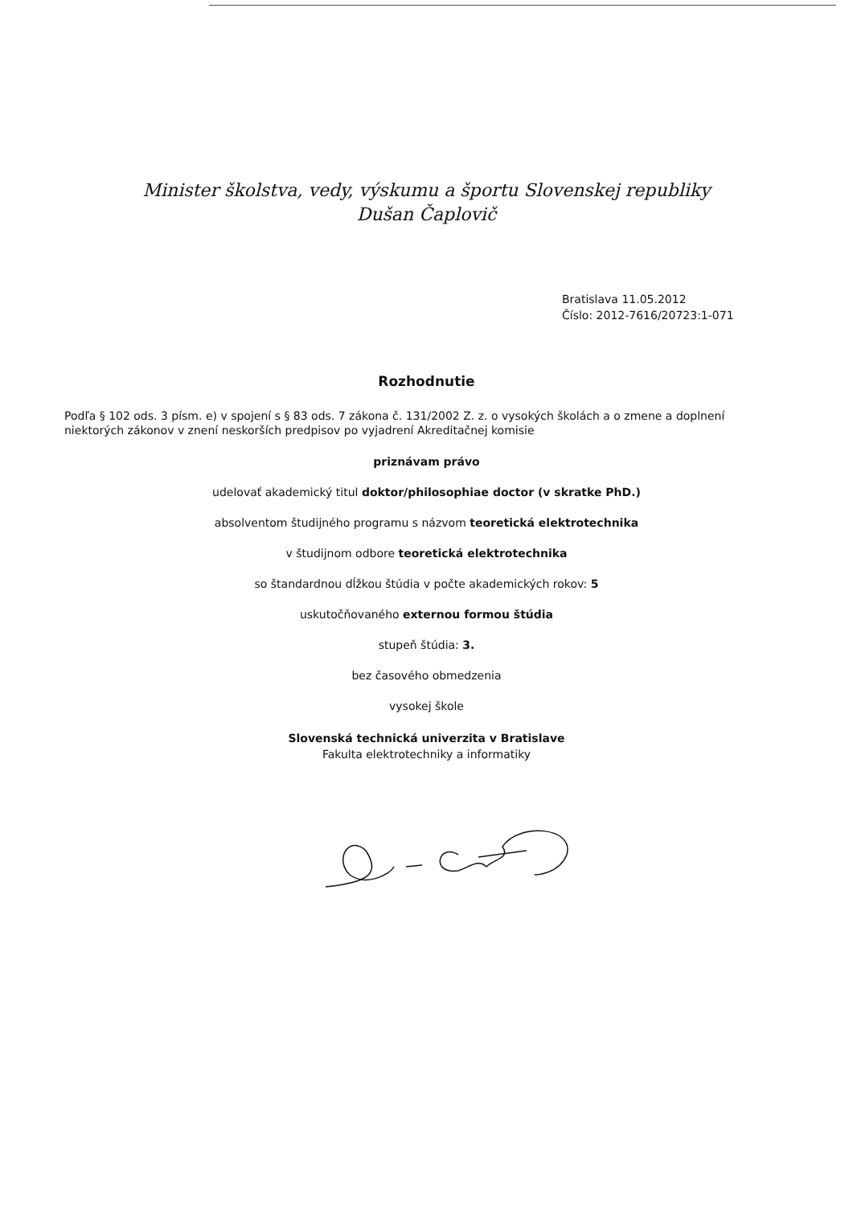Minister školstva, vedy, výskumu a športu Slovenskej republiky
Dušan Čaplovič
Bratislava 11.05.2012
Číslo: 2012-7616/20723:1-071
Rozhodnutie
Podľa § 102 ods. 3 písm. e) v spojení s § 83 ods. 7 zákona č. 131/2002 Z. z. o vysokých školách a o zmene a doplnení niektorých zákonov v znení neskorších predpisov po vyjadrení Akreditačnej komisie
priznávam právo
udelovať akademický titul doktor/philosophiae doctor (v skratke PhD.)
absolventom študijného programu s názvom teoretická elektrotechnika
v študijnom odbore teoretická elektrotechnika
so štandardnou dĺžkou štúdia v počte akademických rokov: 5
uskutočňovaného externou formou štúdia
stupeň štúdia: 3.
bez časového obmedzenia
vysokej škole
Slovenská technická univerzita v Bratislave
Fakulta elektrotechniky a informatiky